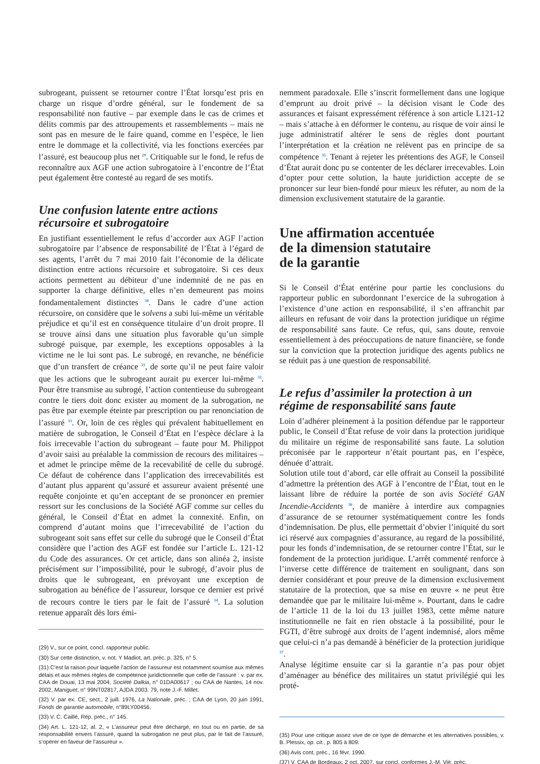subrogeant, puissent se retourner contre l’État lorsqu’est pris en charge un risque d’ordre général, sur le fondement de sa responsabilité non fautive – par exemple dans le cas de crimes et délits commis par des attroupements et rassemblements – mais ne sont pas en mesure de le faire quand, comme en l’espèce, le lien entre le dommage et la collectivité, via les fonctions exercées par l’assuré, est beaucoup plus net <sup>29</sup>. Critiquable sur le fond, le refus de reconnaître aux AGF une action subrogatoire à l’encontre de l’État peut également être contesté au regard de ses motifs.
Une confusion latente entre actions récursoire et subrogatoire
En justifiant essentiellement le refus d’accorder aux AGF l’action subrogatoire par l’absence de responsabilité de l’État à l’égard de ses agents, l’arrêt du 7 mai 2010 fait l’économie de la délicate distinction entre actions récursoire et subrogatoire. Si ces deux actions permettent au débiteur d’une indemnité de ne pas en supporter la charge définitive, elles n’en demeurent pas moins fondamentalement distinctes <sup>30</sup>. Dans le cadre d’une action récursoire, on considère que le solvens a subi lui-même un véritable préjudice et qu’il est en conséquence titulaire d’un droit propre. Il se trouve ainsi dans une situation plus favorable qu’un simple subrogé puisque, par exemple, les exceptions opposables à la victime ne le lui sont pas. Le subrogé, en revanche, ne bénéficie que d’un transfert de créance <sup>31</sup>, de sorte qu’il ne peut faire valoir que les actions que le subrogeant aurait pu exercer lui-même <sup>32</sup>. Pour être transmise au subrogé, l’action contentieuse du subrogeant contre le tiers doit donc exister au moment de la subrogation, ne pas être par exemple éteinte par prescription ou par renonciation de l’assuré <sup>33</sup>. Or, loin de ces règles qui prévalent habituellement en matière de subrogation, le Conseil d’État en l’espèce déclare à la fois irrecevable l’action du subrogeant – faute pour M. Philippot d’avoir saisi au préalable la commission de recours des militaires – et admet le principe même de la recevabilité de celle du subrogé. Ce défaut de cohérence dans l’application des irrecevabilités est d’autant plus apparent qu’assuré et assureur avaient présenté une requête conjointe et qu’en acceptant de se prononcer en premier ressort sur les conclusions de la Société AGF comme sur celles du général, le Conseil d’État en admet la connexité. Enfin, on comprend d’autant moins que l’irrecevabilité de l’action du subrogeant soit sans effet sur celle du subrogé que le Conseil d’État considère que l’action des AGF est fondée sur l’article L. 121-12 du Code des assurances. Or cet article, dans son alinéa 2, insiste précisément sur l’impossibilité, pour le subrogé, d’avoir plus de droits que le subrogeant, en prévoyant une exception de subrogation au bénéfice de l’assureur, lorsque ce dernier est privé de recours contre le tiers par le fait de l’assuré <sup>34</sup>. La solution retenue apparaît dès lors émi-
(29) V., sur ce point, concl. rapporteur public.
(30) Sur cette distinction, v. not. Y Madiot, art. préc. p. 325, n° 5.
(31) C’est la raison pour laquelle l’action de l’assureur est notamment soumise aux mêmes délais et aux mêmes règles de compétence juridictionnelle que celle de l’assuré : v. par ex. CAA de Douai, 13 mai 2004, Société Dalkia, n° 01DA00617 ; ou CAA de Nantes, 14 nov. 2002, Maniguet, n° 99NT02817, AJDA 2003. 79, note J.-F. Millet.
(32) V. par ex. CE, sect., 2 juill. 1976, La Nationale, préc. ; CAA de Lyon, 20 juin 1991, Fonds de garantie automobile, n°89LY00456.
(33) V. C. Caillé, Rép. préc., n° 145.
(34) Art. L. 121-12, al. 2, « L’assureur peut être déchargé, en tout ou en partie, de sa responsabilité envers l’assuré, quand la subrogation ne peut plus, par le fait de l’assuré, s’opérer en faveur de l’assureur ».
nemment paradoxale. Elle s’inscrit formellement dans une logique d’emprunt au droit privé – la décision visant le Code des assurances et faisant expressément référence à son article L121-12 – mais s’attache à en déformer le contenu, au risque de voir ainsi le juge administratif altérer le sens de règles dont pourtant l’interprétation et la création ne relèvent pas en principe de sa compétence <sup>35</sup>. Tenant à rejeter les prétentions des AGF, le Conseil d’État aurait donc pu se contenter de les déclarer irrecevables. Loin d’opter pour cette solution, la haute juridiction accepte de se prononcer sur leur bien-fondé pour mieux les réfuter, au nom de la dimension exclusivement statutaire de la garantie.
Une affirmation accentuée
de la dimension statutaire
de la garantie
Si le Conseil d’État entérine pour partie les conclusions du rapporteur public en subordonnant l’exercice de la subrogation à l’existence d’une action en responsabilité, il s’en affranchit par ailleurs en refusant de voir dans la protection juridique un régime de responsabilité sans faute. Ce refus, qui, sans doute, renvoie essentiellement à des préoccupations de nature financière, se fonde sur la conviction que la protection juridique des agents publics ne se réduit pas à une question de responsabilité.
Le refus d’assimiler la protection à un régime de responsabilité sans faute
Loin d’adhérer pleinement à la position défendue par le rapporteur public, le Conseil d’État refuse de voir dans la protection juridique du militaire un régime de responsabilité sans faute. La solution préconisée par le rapporteur n’était pourtant pas, en l’espèce, dénuée d’attrait.
Solution utile tout d’abord, car elle offrait au Conseil la possibilité d’admettre la prétention des AGF à l’encontre de l’État, tout en le laissant libre de réduire la portée de son avis Société GAN Incendie-Accidents <sup>36</sup>, de manière à interdire aux compagnies d’assurance de se retourner systématiquement contre les fonds d’indemnisation. De plus, elle permettait d’obvier l’iniquité du sort ici réservé aux compagnies d’assurance, au regard de la possibilité, pour les fonds d’indemnisation, de se retourner contre l’État, sur le fondement de la protection juridique. L’arrêt commenté renforce à l’inverse cette différence de traitement en soulignant, dans son dernier considérant et pour preuve de la dimension exclusivement statutaire de la protection, que sa mise en œuvre « ne peut être demandée que par le militaire lui-même ». Pourtant, dans le cadre de l’article 11 de la loi du 13 juillet 1983, cette même nature institutionnelle ne fait en rien obstacle à la possibilité, pour le FGTI, d’être subrogé aux droits de l’agent indemnisé, alors même que celui-ci n’a pas demandé à bénéficier de la protection juridique <sup>37</sup>.
Analyse légitime ensuite car si la garantie n’a pas pour objet d’aménager au bénéfice des militaires un statut privilégié qui les proté-
(35) Pour une critique assez vive de ce type de démarche et les alternatives possibles, v. B. Plessix, op. cit., p. 805 à 809.
(36) Avis cont. préc., 16 févr. 1990.
(37) V. CAA de Bordeaux, 2 oct. 2007, sur concl. conformes J.-M. Vié, préc.